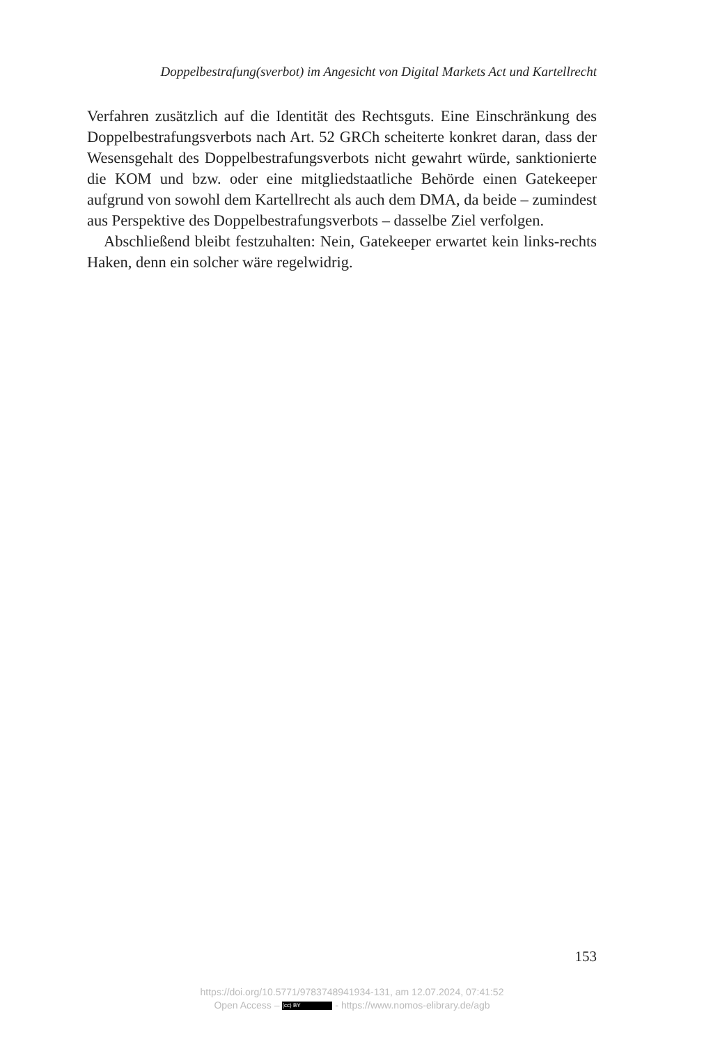Doppelbestrafung(sverbot) im Angesicht von Digital Markets Act und Kartellrecht
Verfahren zusätzlich auf die Identität des Rechtsguts. Eine Einschränkung des Doppelbestrafungsverbots nach Art. 52 GRCh scheiterte konkret daran, dass der Wesensgehalt des Doppelbestrafungsverbots nicht gewahrt würde, sanktionierte die KOM und bzw. oder eine mitgliedstaatliche Behörde einen Gatekeeper aufgrund von sowohl dem Kartellrecht als auch dem DMA, da beide – zumindest aus Perspektive des Doppelbestrafungsverbots – dasselbe Ziel verfolgen.
Abschließend bleibt festzuhalten: Nein, Gatekeeper erwartet kein links-rechts Haken, denn ein solcher wäre regelwidrig.
153
https://doi.org/10.5771/9783748941934-131, am 12.07.2024, 07:41:52
Open Access – (cc) BY - https://www.nomos-elibrary.de/agb